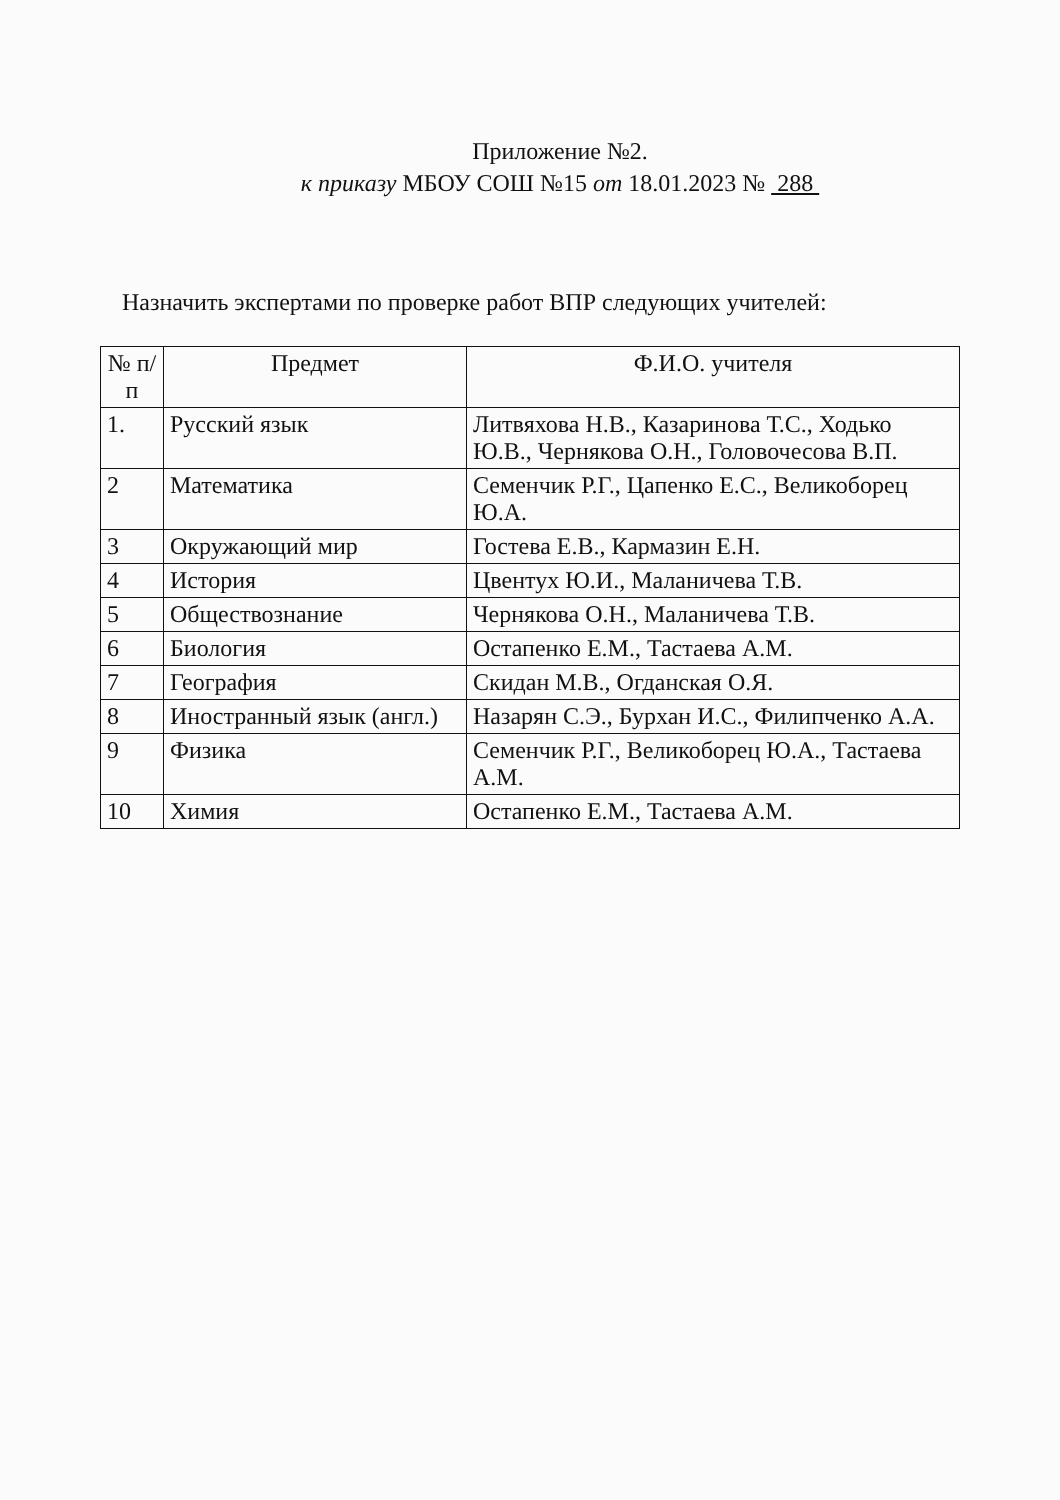Приложение №2.
к приказу МБОУ СОШ №15 от 18.01.2023 № 288
Назначить экспертами по проверке работ ВПР следующих учителей:
| № п/п | Предмет | Ф.И.О. учителя |
| --- | --- | --- |
| 1. | Русский язык | Литвяхова Н.В., Казаринова Т.С., Ходько Ю.В., Чернякова О.Н., Головочесова В.П. |
| 2 | Математика | Семенчик Р.Г., Цапенко Е.С., Великоборец Ю.А. |
| 3 | Окружающий мир | Гостева Е.В., Кармазин Е.Н. |
| 4 | История | Цвентух Ю.И., Маланичева Т.В. |
| 5 | Обществознание | Чернякова О.Н., Маланичева Т.В. |
| 6 | Биология | Остапенко Е.М., Тастаева А.М. |
| 7 | География | Скидан М.В., Огданская О.Я. |
| 8 | Иностранный язык (англ.) | Назарян С.Э., Бурхан И.С., Филипченко А.А. |
| 9 | Физика | Семенчик Р.Г., Великоборец Ю.А., Тастаева А.М. |
| 10 | Химия | Остапенко Е.М., Тастаева А.М. |